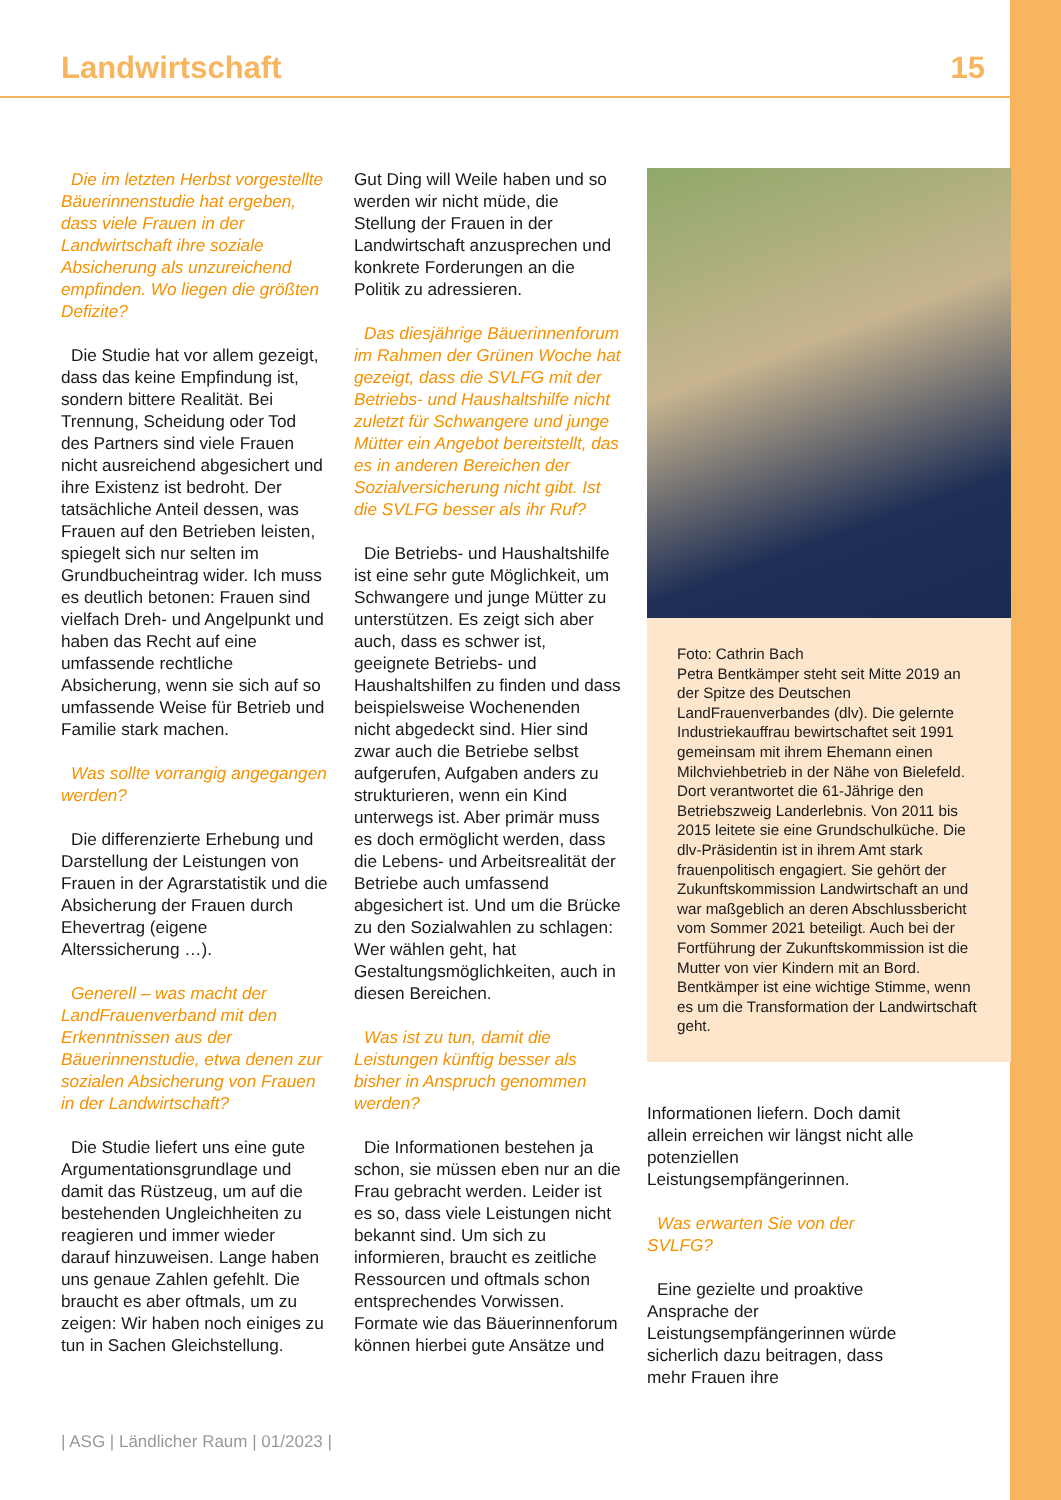Landwirtschaft 15
Die im letzten Herbst vorgestellte Bäuerinnenstudie hat ergeben, dass viele Frauen in der Landwirtschaft ihre soziale Absicherung als unzureichend empfinden. Wo liegen die größten Defizite?
Die Studie hat vor allem gezeigt, dass das keine Empfindung ist, sondern bittere Realität. Bei Trennung, Scheidung oder Tod des Partners sind viele Frauen nicht ausreichend abgesichert und ihre Existenz ist bedroht. Der tatsächliche Anteil dessen, was Frauen auf den Betrieben leisten, spiegelt sich nur selten im Grundbucheintrag wider. Ich muss es deutlich betonen: Frauen sind vielfach Dreh- und Angelpunkt und haben das Recht auf eine umfassende rechtliche Absicherung, wenn sie sich auf so umfassende Weise für Betrieb und Familie stark machen.
Was sollte vorrangig angegangen werden?
Die differenzierte Erhebung und Darstellung der Leistungen von Frauen in der Agrarstatistik und die Absicherung der Frauen durch Ehevertrag (eigene Alterssicherung …).
Generell – was macht der LandFrauenverband mit den Erkenntnissen aus der Bäuerinnenstudie, etwa denen zur sozialen Absicherung von Frauen in der Landwirtschaft?
Die Studie liefert uns eine gute Argumentationsgrundlage und damit das Rüstzeug, um auf die bestehenden Ungleichheiten zu reagieren und immer wieder darauf hinzuweisen. Lange haben uns genaue Zahlen gefehlt. Die braucht es aber oftmals, um zu zeigen: Wir haben noch einiges zu tun in Sachen Gleichstellung.
Gut Ding will Weile haben und so werden wir nicht müde, die Stellung der Frauen in der Landwirtschaft anzusprechen und konkrete Forderungen an die Politik zu adressieren.
Das diesjährige Bäuerinnenforum im Rahmen der Grünen Woche hat gezeigt, dass die SVLFG mit der Betriebs- und Haushaltshilfe nicht zuletzt für Schwangere und junge Mütter ein Angebot bereitstellt, das es in anderen Bereichen der Sozialversicherung nicht gibt. Ist die SVLFG besser als ihr Ruf?
Die Betriebs- und Haushaltshilfe ist eine sehr gute Möglichkeit, um Schwangere und junge Mütter zu unterstützen. Es zeigt sich aber auch, dass es schwer ist, geeignete Betriebs- und Haushaltshilfen zu finden und dass beispielsweise Wochenenden nicht abgedeckt sind. Hier sind zwar auch die Betriebe selbst aufgerufen, Aufgaben anders zu strukturieren, wenn ein Kind unterwegs ist. Aber primär muss es doch ermöglicht werden, dass die Lebens- und Arbeitsrealität der Betriebe auch umfassend abgesichert ist. Und um die Brücke zu den Sozialwahlen zu schlagen: Wer wählen geht, hat Gestaltungsmöglichkeiten, auch in diesen Bereichen.
Was ist zu tun, damit die Leistungen künftig besser als bisher in Anspruch genommen werden?
Die Informationen bestehen ja schon, sie müssen eben nur an die Frau gebracht werden. Leider ist es so, dass viele Leistungen nicht bekannt sind. Um sich zu informieren, braucht es zeitliche Ressourcen und oftmals schon entsprechendes Vorwissen. Formate wie das Bäuerinnenforum können hierbei gute Ansätze und
Foto: Cathrin Bach
Petra Bentkämper steht seit Mitte 2019 an der Spitze des Deutschen LandFrauenverbandes (dlv). Die gelernte Industriekauffrau bewirtschaftet seit 1991 gemeinsam mit ihrem Ehemann einen Milchviehbetrieb in der Nähe von Bielefeld. Dort verantwortet die 61-Jährige den Betriebszweig Landerlebnis. Von 2011 bis 2015 leitete sie eine Grundschulküche. Die dlv-Präsidentin ist in ihrem Amt stark frauenpolitisch engagiert. Sie gehört der Zukunftskommission Landwirtschaft an und war maßgeblich an deren Abschlussbericht vom Sommer 2021 beteiligt. Auch bei der Fortführung der Zukunftskommission ist die Mutter von vier Kindern mit an Bord. Bentkämper ist eine wichtige Stimme, wenn es um die Transformation der Landwirtschaft geht.
Informationen liefern. Doch damit allein erreichen wir längst nicht alle potenziellen Leistungsempfängerinnen.
Was erwarten Sie von der SVLFG?
Eine gezielte und proaktive Ansprache der Leistungsempfängerinnen würde sicherlich dazu beitragen, dass mehr Frauen ihre
| ASG | Ländlicher Raum | 01/2023 |